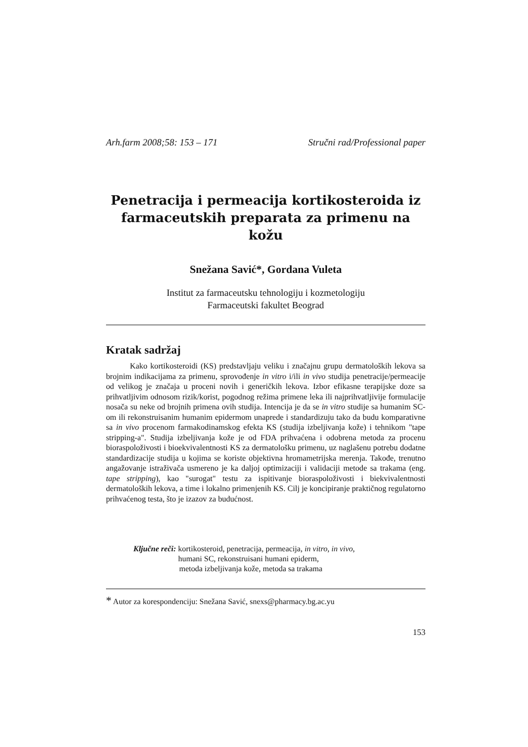Arh.farm 2008;58: 153 – 171 Stručni rad/Professional paper
Penetracija i permeacija kortikosteroida iz farmaceutskih preparata za primenu na kožu
Snežana Savić*, Gordana Vuleta
Institut za farmaceutsku tehnologiju i kozmetologiju
Farmaceutski fakultet Beograd
Kratak sadržaj
Kako kortikosteroidi (KS) predstavljaju veliku i značajnu grupu dermatoloških lekova sa brojnim indikacijama za primenu, sprovođenje in vitro i/ili in vivo studija penetracije/permeacije od velikog je značaja u proceni novih i generičkih lekova. Izbor efikasne terapijske doze sa prihvatljivim odnosom rizik/korist, pogodnog režima primene leka ili najprihvatljivije formulacije nosača su neke od brojnih primena ovih studija. Intencija je da se in vitro studije sa humanim SC-om ili rekonstruisanim humanim epidermom unaprede i standardizuju tako da budu komparativne sa in vivo procenom farmakodinamskog efekta KS (studija izbeljivanja kože) i tehnikom "tape stripping-a". Studija izbeljivanja kože je od FDA prihvaćena i odobrena metoda za procenu bioraspoloživosti i bioekvivalentnosti KS za dermatološku primenu, uz naglašenu potrebu dodatne standardizacije studija u kojima se koriste objektivna hromametrijska merenja. Takođe, trenutno angažovanje istraživača usmereno je ka daljoj optimizaciji i validaciji metode sa trakama (eng. tape stripping), kao "surogat" testu za ispitivanje bioraspoloživosti i biekvivalentnosti dermatoloških lekova, a time i lokalno primenjenih KS. Cilj je koncipiranje praktičnog regulatorno prihvaćenog testa, što je izazov za budućnost.
Ključne reči: kortikosteroid, penetracija, permeacija, in vitro, in vivo,
humani SC, rekonstruisani humani epiderm,
metoda izbeljivanja kože, metoda sa trakama
* Autor za korespondenciju: Snežana Savić, snexs@pharmacy.bg.ac.yu
153